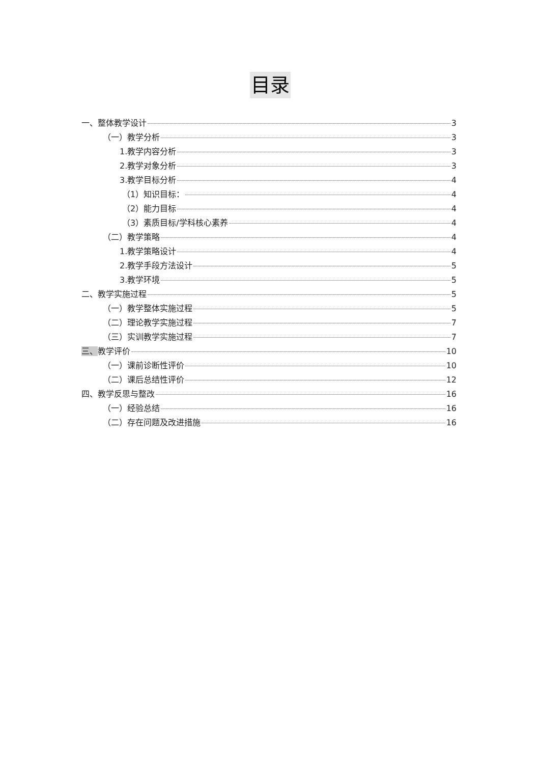目录
一、整体教学设计 3
（一）教学分析 3
1.教学内容分析 3
2.教学对象分析 3
3.教学目标分析 4
（1）知识目标： 4
（2）能力目标 4
（3）素质目标/学科核心素养 4
（二）教学策略 4
1.教学策略设计 4
2.教学手段方法设计 5
3.教学环境 5
二、教学实施过程 5
（一）教学整体实施过程 5
（二）理论教学实施过程 7
（三）实训教学实施过程 7
三、教学评价 10
（一）课前诊断性评价 10
（二）课后总结性评价 12
四、教学反思与整改 16
（一）经验总结 16
（二）存在问题及改进措施 16